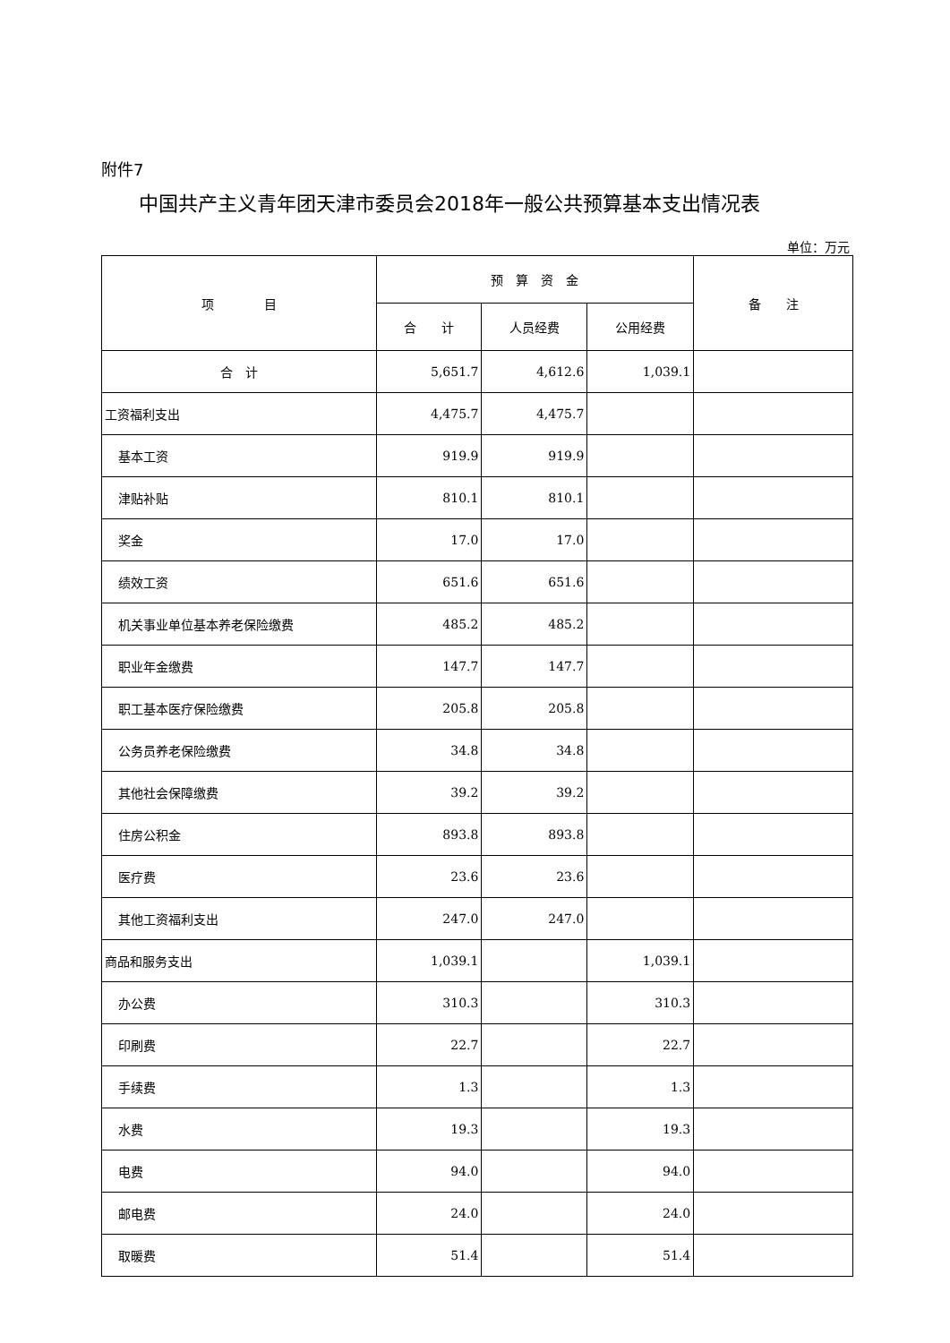附件7
中国共产主义青年团天津市委员会2018年一般公共预算基本支出情况表
单位：万元
| 项 目 | 预 算 资 金 | | | 备 注 |
| --- | --- | --- | --- | --- |
| | 合 计 | 人员经费 | 公用经费 | |
| 合 计 | 5,651.7 | 4,612.6 | 1,039.1 | |
| 工资福利支出 | 4,475.7 | 4,475.7 | | |
| 基本工资 | 919.9 | 919.9 | | |
| 津贴补贴 | 810.1 | 810.1 | | |
| 奖金 | 17.0 | 17.0 | | |
| 绩效工资 | 651.6 | 651.6 | | |
| 机关事业单位基本养老保险缴费 | 485.2 | 485.2 | | |
| 职业年金缴费 | 147.7 | 147.7 | | |
| 职工基本医疗保险缴费 | 205.8 | 205.8 | | |
| 公务员养老保险缴费 | 34.8 | 34.8 | | |
| 其他社会保障缴费 | 39.2 | 39.2 | | |
| 住房公积金 | 893.8 | 893.8 | | |
| 医疗费 | 23.6 | 23.6 | | |
| 其他工资福利支出 | 247.0 | 247.0 | | |
| 商品和服务支出 | 1,039.1 | | 1,039.1 | |
| 办公费 | 310.3 | | 310.3 | |
| 印刷费 | 22.7 | | 22.7 | |
| 手续费 | 1.3 | | 1.3 | |
| 水费 | 19.3 | | 19.3 | |
| 电费 | 94.0 | | 94.0 | |
| 邮电费 | 24.0 | | 24.0 | |
| 取暖费 | 51.4 | | 51.4 | |